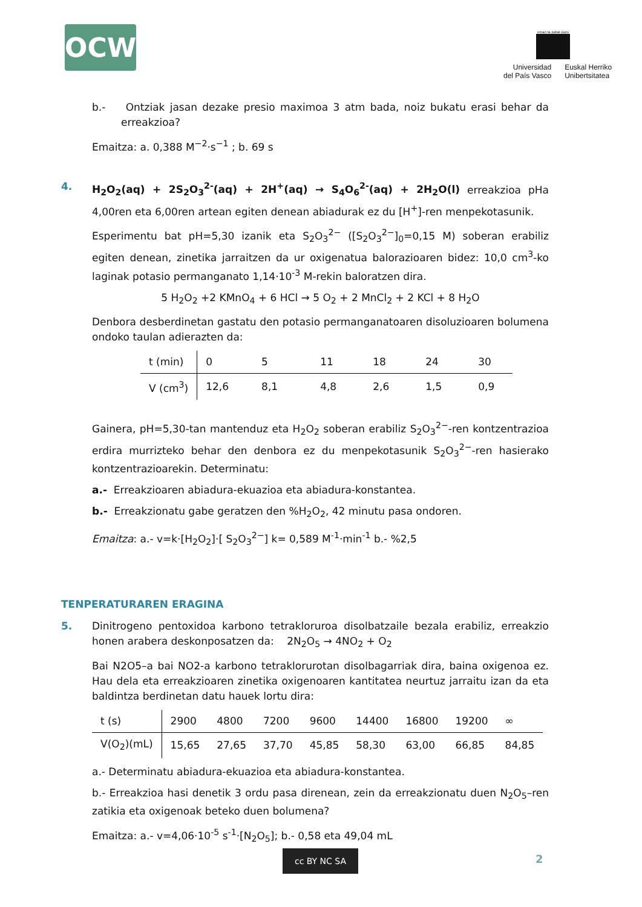OCW
eman ta zabal zazu
| Universidad del País Vasco | Euskal Herriko Unibertsitatea |
b.- Ontziak jasan dezake presio maximoa 3 atm bada, noiz bukatu erasi behar da erreakzioa?
Emaitza: a. 0,388 M<sup>−2</sup>·s<sup>−1</sup> ; b. 69 s
4.
H<sub>2</sub>O<sub>2</sub>(aq) + 2S<sub>2</sub>O<sub>3</sub><sup>2-</sup>(aq) + 2H<sup>+</sup>(aq) → S<sub>4</sub>O<sub>6</sub><sup>2-</sup>(aq) + 2H<sub>2</sub>O(l) erreakzioa pHa 4,00ren eta 6,00ren artean egiten denean abiadurak ez du [H<sup>+</sup>]-ren menpekotasunik.
Esperimentu bat pH=5,30 izanik eta S<sub>2</sub>O<sub>3</sub><sup>2−</sup> ([S<sub>2</sub>O<sub>3</sub><sup>2−</sup>]<sub>0</sub>=0,15 M) soberan erabiliz egiten denean, zinetika jarraitzen da ur oxigenatua balorazioaren bidez: 10,0 cm<sup>3</sup>-ko laginak potasio permanganato 1,14·10<sup>-3</sup> M-rekin baloratzen dira.
5 H<sub>2</sub>O<sub>2</sub> +2 KMnO<sub>4</sub> + 6 HCl → 5 O<sub>2</sub> + 2 MnCl<sub>2</sub> + 2 KCl + 8 H<sub>2</sub>O
Denbora desberdinetan gastatu den potasio permanganatoaren disoluzioaren bolumena ondoko taulan adierazten da:
| t (min) | 0 | 5 | 11 | 18 | 24 | 30 |
| V (cm<sup>3</sup>) | 12,6 | 8,1 | 4,8 | 2,6 | 1,5 | 0,9 |
Gainera, pH=5,30-tan mantenduz eta H<sub>2</sub>O<sub>2</sub> soberan erabiliz S<sub>2</sub>O<sub>3</sub><sup>2−</sup>-ren kontzentrazioa erdira murrizteko behar den denbora ez du menpekotasunik S<sub>2</sub>O<sub>3</sub><sup>2−</sup>-ren hasierako kontzentrazioarekin. Determinatu:
a.- Erreakzioaren abiadura-ekuazioa eta abiadura-konstantea.
b.- Erreakzionatu gabe geratzen den %H<sub>2</sub>O<sub>2</sub>, 42 minutu pasa ondoren.
Emaitza: a.- v=k·[H<sub>2</sub>O<sub>2</sub>]·[ S<sub>2</sub>O<sub>3</sub><sup>2−</sup>] k= 0,589 M<sup>-1</sup>·min<sup>-1</sup> b.- %2,5
TENPERATURAREN ERAGINA
5.
Dinitrogeno pentoxidoa karbono tetrakloruroa disolbatzaile bezala erabiliz, erreakzio honen arabera deskonposatzen da: 2N<sub>2</sub>O<sub>5</sub> → 4NO<sub>2</sub> + O<sub>2</sub>
Bai N2O5–a bai NO2-a karbono tetraklorurotan disolbagarriak dira, baina oxigenoa ez. Hau dela eta erreakzioaren zinetika oxigenoaren kantitatea neurtuz jarraitu izan da eta baldintza berdinetan datu hauek lortu dira:
| t (s) | 2900 | 4800 | 7200 | 9600 | 14400 | 16800 | 19200 | ∞ |
| V(O<sub>2</sub>)(mL) | 15,65 | 27,65 | 37,70 | 45,85 | 58,30 | 63,00 | 66,85 | 84,85 |
a.- Determinatu abiadura-ekuazioa eta abiadura-konstantea.
b.- Erreakzioa hasi denetik 3 ordu pasa direnean, zein da erreakzionatu duen N<sub>2</sub>O<sub>5</sub>–ren zatikia eta oxigenoak beteko duen bolumena?
Emaitza: a.- v=4,06·10<sup>-5</sup> s<sup>-1</sup>·[N<sub>2</sub>O<sub>5</sub>]; b.- 0,58 eta 49,04 mL
cc BY NC SA 2